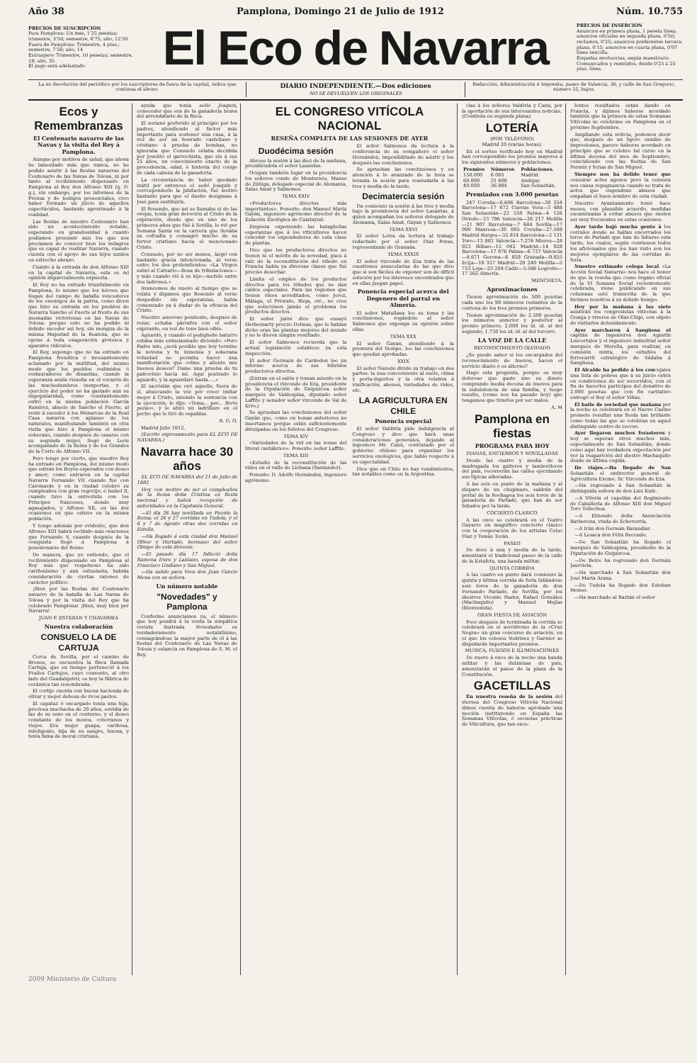Año 38 Pamplona, Domingo 21 de Julio de 1912 Núm. 10.755
PRECIOS DE SUSCRIPCIÓN
Para Pamplona: Un mes, 1'25 pesetas; trimestre, 3'50; semestre, 6'75; año, 12'50.
Fuera de Pamplona: Trimestre, 4 ptas.; semestre, 7'50; año, 14
Extranjero: Trimestre, 10 pesetas; semestre, 18; año, 35.
El pago será adelantado
El Eco de Navarra
PRECIOS DE INSERCIÓN
Anuncios en primera plana, 1 peseta línea; anuncios oficiales en segunda plana, 0'50; reclamos, 0'25; anuncios preferentes tercera plana, 0'15; anuncios en cuarta plana, 0'07 línea sencilla.
Esquelas mortuorias, según muestrario.
Comunicados y remitidos, desde 0'25 á 25 ptas. línea.
La no devolución del periódico por los suscriptores de fuera de la capital, indica que continua el abono.
DIARIO INDEPENDIENTE.—Dos ediciones
NO SE DEVUELVEN LOS ORIGINALES
Redacción, Administración é Imprenta, paseo de Valencia, 36, y calle de San Gregorio, número 25, bajos.
Ecos y Remembranzas
El Centenario navarro de las Navas y la visita del Rey á Pamplona.
Aunque por motivos de salud, que ahora he lamentado más que nunca, no he podido asistir á las fiestas navarras del Centenario de las Navas de Tolosa, ni por tanto al recibimiento dispensado en Pamplona al Rey don Alfonso XIII (q. D. g.), sin embargo, por los informes de la Prensa y de testigos presenciales, creo haber formado un juicio de aquellos espectáculos, bastante aproximado á la realidad.
Las fiestas de nuestro Centenario han sido un acontecimiento notable, superando en grandiosidad á cuanto podíamos presumir aun los que nos preciamos de conocer bien los milagros que es capaz de realizar Navarra, cuando cuenta con el apoyo de sus hijos unidos en estrecho abrazo.
Cuanto á la entrada de don Alfonso XIII en la capital de Navarra, esta es mi opinión imparcialmente expuesta.
El Rey no ha entrado triunfalmente en Pamplona, lo mismo que los héroes que llegan del campo de batalla vencedores de los enemigos de la patria, como dicen que hizo su entrada en los pueblos de Navarra Sancho el Fuerte al frente de sus mesnadas victoriosas en las Navas de Tolosa; porque esto no ha podido ni debido suceder así hoy, sin mengua de la misma Majestad de la Realeza, que se opone á toda exageración grotesca y aparatos ridículos.
El Rey, supongo que no ha entrado en Pamplona frenética é incesantemente aclamado por la multitud, del mismo modo que los pueblos redimidos ó restauradores de dinastías, cuando la esperanza anida risueña en el corazón de las muchedumbres inexpertas, y el ejercicio del poder no ha gastado aun su impopularidad, como constantemente entró en la misma población García Ramírez, abuelo de Sancho el Fuerte, al venir á suceder á los Monarcas de la Real Casa navarra con aplauso de los naturales, manifestando también en otra visita que hizo á Pamplona el mismo soberano, cuando después de casarse con su segunda mujer, llegó de León acompañado de la Reina y de los Grandes de la Corte de Alfonso VII.
Pero tengo por cierto, que nuestro Rey ha entrado en Pamplona, del mismo modo que entran los Reyes esperados con deseo y amor; como entraron en la capital Navarra Fernando VII cuando fué con Calomarde y en la ciudad celebró su cumpleaños con gran regocijo; é Isabel II, cuando tuvo la entrevista con los Príncipes franceses, siendo muy agasajados; y Alfonso XII, en las dos ocasiones en que estuvo en la misma población.
Y tengo además por evidente, que don Alfonso XIII habrá recibido más ovaciones que Fernando V, cuando después de la conquista llegó á Pamplona á posesionarse del Reino.
De manera, que yo entiendo, que el recibimiento dispensado en Pamplona al Rey más que respetuoso ha sido cariñosísimo y aun entusiasta, habida consideración de ciertas razones de carácter político.
¡Bien por las fiestas del Centenario navarro de la batalla de Las Navas de Tolosa y por la visita del Rey que ha celebrado Pamplona! ¡Bien, muy bien por Navarra!
JUAN P. ESTEBAN Y CHAVARRIA
Nuestra colaboración
CONSUELO LA DE CARTUJA
Cerca de Sevilla, por el camino de Brenes, se encuentra la finca llamada Cartuja, que en tiempo perteneció á los Frailes Cartujos, cuyo convento, al otro lado del Guadalquivir, es hoy la fábrica de cerámica tan renombrada.
El cortijo cuenta con buena hacienda de olivar y mejor dehesa de ricos pastos.
El capataz ó encargado tenía una hija, preciosa muchacha de 20 años, envidia de las de su sexo en el contorno, y el deseo constante de los mozos, cotorranes y viejos. Era mujer guapa, cariñosa, inteligente, hija de su sangre, buena, y tenía fama de moral cristiana.
ayuda que tenía señó Joaquín, conocedor que era de la ganadería brava del arrendatario de la finca.
El sorianó preferido al principio por los padres, atendiendo al factor más importante para sostener una casa, á la vez de ser un honrado castellano y cristiano á prueba de bombas, no ignoraba que Consuelo estaba decidida por Joselito el garrochista, que sin á sus 25 años, un conocimiento exacto de la procedencia, edad, é historia del coraje de cada cabeza de la ganadería.
La circunstancia de haber quedado inútil por entonces el señó Joaquín y corresponderle la jubilación, fué motivo bastante para que el dueño designase á José para sustituirle.
El Rosendo, que así se llamaba el de las ovejas, tenía gran devoción al Cristo de la expiración, desde que en uno de los primeros años que fué á Sevilla, le vió por Semana Santa en la carrera que llevaba su cofradía y consagró mucho de su fervor cristiano hacia el mencionado Cristo.
Consuelo, por no ser menos, largó con bastante gracia intencionada, al verse entre los dos pretendientes: «La Virgen subió al Calvario—llena de tribulaciones—y más cuando vió á su hijo—metido entre dos ladrones.»
Avancemos de nuevo al tiempo que se relata y digamos que Rosendo al verse despedido sin esperanzas, había comenzado ya á dudar de la eficacia del Cristo.
Nuestro amoroso penitente, después de rezar, echaba párrafos con el señor expirante, en voz de tono bien oíble.
Aguardó, y cuando el pedigüeño baturro estaba más entusiasmado diciendo: «Pero Padre mío, ¿será posible que hoy termine la novena y tu inmensa y soberana voluntad no permita hacer una manifestación que colme y aliente mis buenos deseos? Dame una prueba de tu patrocinio hacia mí. Aquí postrado lo aguardo, y la aguardaré hasta.....»
El sacristán que oyó aquello, fuera de sí, ahuecando la voz por creer imitar mejor á Cristo, uniendo la sentencia con la ejecución, le dijo: «Toma... por... florio pezao», y le atizó un ladrillazo en el pecho que le tiró de espaldas.
R. G. O.
Madrid Julio 1912.
(Escrito expresamente para EL ECO DE NAVARRA.)
Navarra hace 30 años
EL ECO DE NAVARRA del 21 de Julio de 1882
Hoy, con motivo de ser el cumpleaños de la Reina doña Cristina es fiesta nacional y habrá recepción de autoridades en la Capitanía General.
—El día 26 hay novillada en Puente la Reina; el 26 y 27 corridas en Tudela; y el 6 y 7 de Agosto otras dos corridas en Estella.
—Ha llegado á esta ciudad don Manuel Oliver y Hurtado, hermano del señor Obispo de esta diócesis.
—El pasado día 17 falleció doña Ramona Irure y Labiano, esposa de don Francisco Undiano y San Miguel.
—Ha salido para Vera don Juan Cancio Mena con su señora.
Un número notable
"Novedades" y Pamplona
Conforme anunciamos ya, el número que hoy pondrá á la venta la simpática revista ilustrada Novedades es verdaderamente notabilísimo, consagrándose la mayor parte de él á las fiestas del Centenario de Las Navas de Tolosa y estancia en Pamplona de S. M. el Rey.
EL CONGRESO VITÍCOLA NACIONAL
RESEÑA COMPLETA DE LAS SESIONES DE AYER
Duodécima sesión
Abrese la sesión á las diez de la mañana, presidiéndola el señor Lasantas.
Ocupan también lugar en la presidencia los señores conde de Montornés, Manso de Zúñiga, delegado especial de Alemania, Salas Amat y Salmones.
TEMA XXIV
«Productores directos más importantes». Ponente: don Manuel María Gayán, ingeniero agrónomo director de la Estación Enológica de Calatayud.
Empieza exponiendo las halagüeñas esperanzas que á los viticultores hacen concebir los expendedores de esta clase de plantas.
Dice que los productores directos no tienen ni el mérito de la novedad, pues á raíz de la reconstitución del viñedo en Francia había ya diversas clases que fué preciso desechar.
Limita el empleo de los productos directos para los viñedos que no dan caldos especiales. Para las regiones que tienen vinos acreditados, como Jerez, Málaga, el Priorato, Rioja, etc., no cree que soluciónen jamás el problema los productos directos.
El señor Jalón dice que ensayó Herbemacty preczo Delmas, que le habían dicho eran las plantas mejores del mundo y no le dieron ningún resultado.
El señor Salmones recuerda que la actual legislación establece ya esta inspección.
El señor Germain de Cardeden lee un informe acerca de sus híbridos productores directos.
(Entran en el salón y toman asiento en la presidencia el vizconde de Eza, presidente de la Diputación de Guipúzcoa señor marqués de Valdespina, diputado señor Laffite y senador señor vizconde de Val de Erro.)
Se aprueban las conclusiones del señor Gayán que, como en temas anteriores no insertamos porque están suficientemente divulgadas en los folletos del Congreso.
TEMA XIV
«Variedades de la vid en las zonas del litoral cantábrico». Ponente: señor Laffite.
TEMA XIII
«Estudio de la reconstitución de las vides en el valle de Liébana (Santander).
Ponente: D. Adolfo Hernández, ingeniero agrónomo.
El señor Salmones da lectura á la conferencia de su compañero el señor Hernández, imposibilitado de asistir y lee después las conclusiones.
Se aprueban las conclusiones y en atención á lo avanzado de la hora se levanta la sesión para reanudarla á las tres y media de la tarde.
Decimatercia sesión
Da comienzo la sesión á las tres y media bajo la presidencia del señor Lasantas, á quien acompañan los señores delegado de Alemania, Salas Amat, Gayan y Salmones.
TEMA XXVI
El señor Leiva da lectura al trabajo redactado por el señor Díaz Pozas, representante de Granada.
TEMA XXXIX
El señor vizconde de Eza trata de las cuestiones arancelarias de las que dice que si son fáciles de exponer son de difícil solución por los intereses encontrados que en ellas juegan papel.
Ponencia especial acerca del Degenero del parral en Almería.
El señor Matallana lee su tema y las conclusiones, rogándole al señor Salmones que exponga su opinión sobre ellas.
TEMA XXX
El señor Gayan, atendiendo á la premura del tiempo, lee las conclusiones que quedan aprobadas.
XXIX
El señor Naredo divide su trabajo en dos partes: la una concerniente al suelo, clima y porta-ingertos y la otra relativa á vinificación, abonos, variedades de vides, etc.
LA AGRICULTURA EN CHILE
Ponencia especial
El señor Valdivia pide indulgencia al Congreso y dice que hará unas consideraciones generales, dejando al ingeniero Mr. Canú, contratado por el gobierno chileno para organizar los servicios enológicos, que hable respecto á su especialidad.
Dice que en Chile no hay rendimientos, tan notables como en la Argentina.
cias á los señores Valdivia y Canú, por la aportación de sus interesantes noticias.
(Continúa en segunda plana).
LOTERÍA
(POR TELÉFONO)
Madrid 20 (varias horas).
En el sorteo verificado hoy en Madrid han correspondido los premios mayores á los siguientes números y poblaciones:
| Premios | Números | Poblaciones. |
| --- | --- | --- |
| 150.000 | 6 005 | Madrid. |
| 60.000 | 31 608 | Andujar. |
| 40.000 | 36 984 | San Sebastián. |
Premiados con 3.000 pesetas
247 Coruña—6.606 Barcelona—30 254 Barcelona—17 472 Cuevas Vera—3 488 San Sebastián—22 550 Palma—4 126 Oviedo—13 796 Valencia—26 217 Melilla—21 907 Barcelona—7 644 Sevilla—17 090 Manresa—30 005 Coruña—27.549 Madrid Burgos—35 814 Barcelona—2 131 Toro—13 881 Valencia—7.276 Mieres—28 923 Bilbao—15 042 Madrid—14 928 Barcelona—17 876 Palma—6 737 Valencia—4.671 Gerona—6 859 Granada—9.855 Ecija—18 357 Madrid—29 240 Melilla—5 753 Loja—23 204 Cadiz—5.566 Logroño—17 265 Almería.
MENCHETA.
Aproximaciones
Tienen aproximación de 500 pesetas cada uno los 99 números restantes de la centena de los tres premios primeros.
Tienen aproximación de 2.500 pesetas los números anterior y posterior al premio primero; 2.000 los id. id. al del segundo; 1.730 los id. id. al del tercero.
LA VOZ DE LA CALLE
RECONOCIMIENTO OLVIDADO
¿Se puede saber si los encargados del reconocimiento de huevos, hacen el servicio diario ó es alterno?
Hago esta pregunta, porque es muy doloroso que gaste uno su dinero comprando media docena de huevos para la subsistencia de una familia, y luego resulte, (como nos ha pasado hoy) que tengamos que tirarlos por ser malos.
A. M
Pamplona en fiestas
PROGRAMA PARA HOY
DIANAS, ENCIERROS Y NOVILLADAS
Desde las cuatro y media de la madrugada los gaiteros y tamborileros del país, recorrerán las calles ejecutando sus típicas alboradas.
A las seis en punto de la mañana y al disparo de un chupinazo, saldrán del portal de la Rochapea los seis toros de la ganadería de Parladé, que han de ser lidiados por la tarde.
COCIERTO CLASICO
A las once se celebrará en el Teatro Gayarre un magnífico concierto clásico con la cooperación de los artistas Celso Díaz y Tomás Terán.
PASEO
De doce á una y media de la tarde, amenizará el tradicional paseo de la calle de la Estafeta, una banda militar.
QUINTA CORRIDA
A las cuatro en punto dará comienzo la quinta y última corrida de feria lidiándose seis toros de la ganadería de don Fernando Parladé, de Sevilla, por los diestros Vicente Pastor, Rafael González (Machaquito) y Manuel Mejías (Bienvenida).
GRAN FIESTA DE AVIACIÓN
Poco después de terminada la corrida se celebrará en el aeródromo de la «Cruz Negra» un gran concurso de aviación, en el que los colosos Vedrines y Garnier se disputarán importantes premios.
MUSICA, FUEGOS É ILUMINACIONES
De nueve á once de la noche una banda militar y las dulzainas de país, amenizarán el paseo de la plaza de la Constitución.
GACETILLAS
En nuestra reseña de la sesión del viernes del Congreso Vitícola Nacional dimos cuenta de haberse aprobado una moción instituyendo en España las Semanas Vitícolas, ó escuelas prácticas de Viticultura, que tan exce-
lentes resultados están dando en Francia, y dijimos haberse acordado también que la primera de estas Semanas Vitícolas se celebrase en Pamplona en el próximo Septiembre.
Ampliando esta noticia, podemos decir que, después de un ligero cambio de impresiones, parece haberse acordado en principio que se celebre tal curso en la última decena del mes de Septiembre, coincidiendo con las fiestas de San Fermín y ferias de San Miguel.
Siempre nos ha dolido tener que censurar actos agenos pero la censura nos causa repugnancia cuando se trata de actos que engendran abusos que empañan el buen nombre de esta ciudad.
Nuestro Ayuntamiento tomó hace meses, con plausible acuerdo, medidas encaminadas á evitar abusos que suelen ser muy frecuentes en estas ocasiones.
Ayer tarde bajó mucha gente á los corrales donde se hallan encerrados los toros de Parladé que han de lidiarse esta tarde, los cuales, según convienen todos los aficionados que los han visto son los mejores ejemplares de las corridas de feria.
Nuestro estimado colega local «La Acción Social Navarra» nos hace el honor de que la reseña que como órgano oficial de la VI Semana Social recientemente celebrada, viene publicando en sus columnas esté transcrita de la que hicimos nosotros á su debido tiempo.
Hoy por la mañana á las siete asistirán los congresistas vitícolas á la Granja y viveros de Olaz-Chipi, con objeto de visitarlos detenidamente.
Ayer marcharon á Sangüesa el capitán de ingenieros don Agustín Loscertales y el ingeniero industrial señor marqués de Morella, para realizar, en comisión mixta, los estudios del ferrocarril estratégico de Sádaba á Sangüesa.
El Alcalde ha pedido á los concejales una lista de pobres que á su juicio estén en condiciones de ser socorridos, con el fin de hacerles partícipes del donativo de 2.000 pesetas que con fin caritativo entregó el Rey el señor Viñas.
El baile de sociedad que mañana por la noche se celebrará en el Nuevo Casino promete resultar una fiesta tan brillante como todas las que se celebran en aquel distinguido centro de recreo.
Ayer llegaron muchos forasteros y hoy se esperan otros muchos más, especialmente de San Sebastián, donde como aquí hay verdadera expectación por ver la reaparición del diestro Machaquito desde su última cogida.
De viajes.—Ha llegado de San Sebastián el exdirector general de Agricultura Excmo. Sr. Vizconde de Eza.
—Ha regresado á San Sebastián la distinguida señora de don Luis Kutz.
—A Vitoria el capellán del Regimiento de Caballería de Alfonso XIII don Miguel Toro Tellechea.
—A Elizondo doña Anunciación Barberena, viuda de Echeverría.
—A Irún don Germán Barandiar.
—A Lesaca don Félix Recondo.
—De San Sebastián ha llegado el marqués de Valdespina, presidente de la Diputación de Guipúzcoa.
—De Beire ha regresado don Germán Jaurrieta.
—Ha marchado á San Sebastián don José María Arana.
—De Tudela ha llegado don Esteban Moneo.
—Ha marchado al Baztán el señor
2009 Ministerio de Cultura